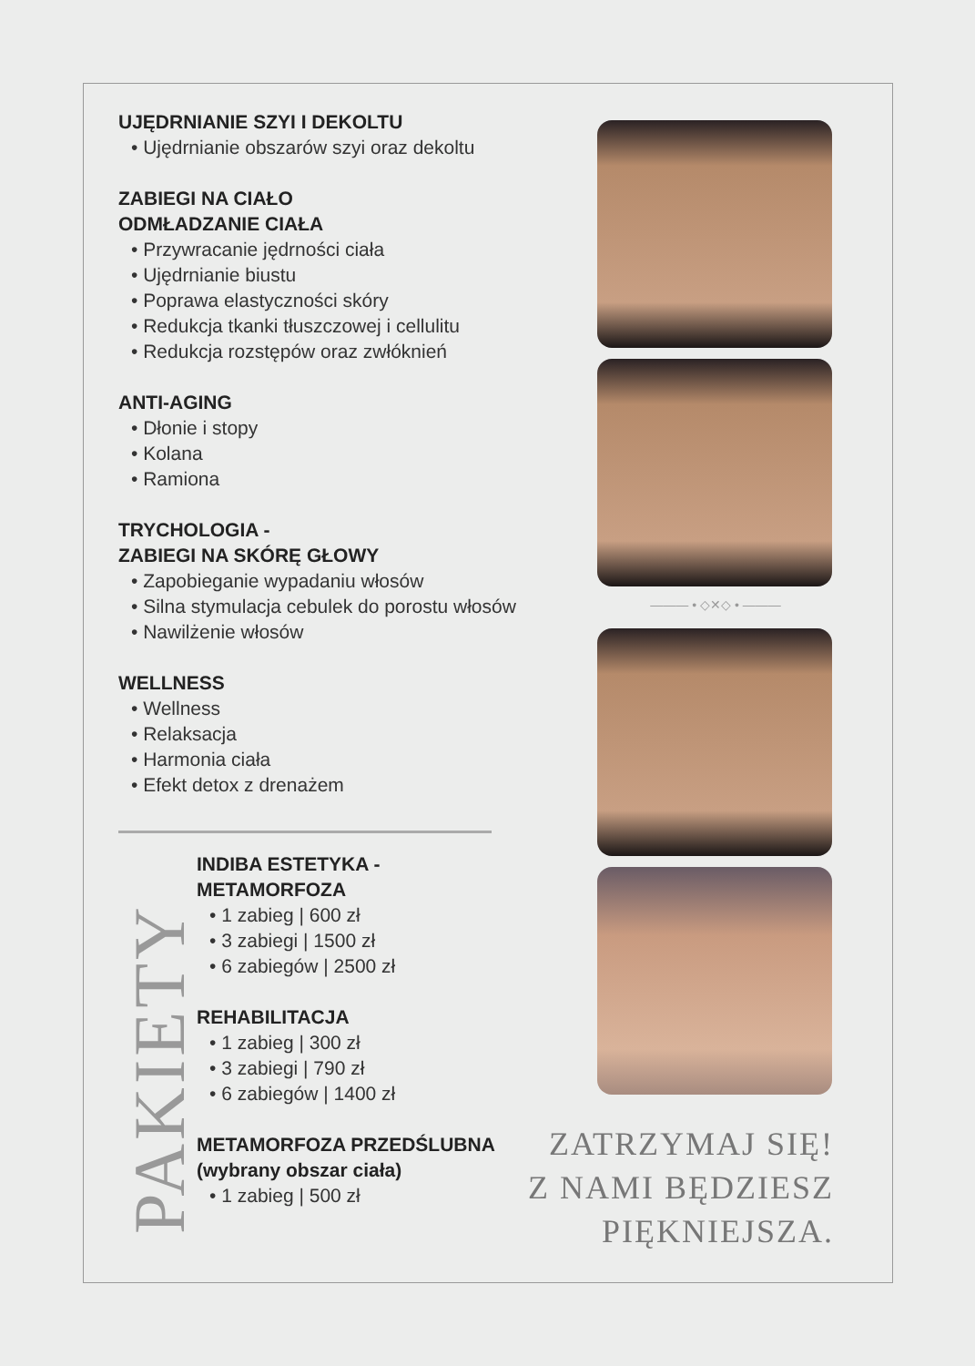UJĘDRNIANIE SZYI I DEKOLTU
• Ujędrnianie obszarów szyi oraz dekoltu
ZABIEGI NA CIAŁO
ODMŁADZANIE CIAŁA
• Przywracanie jędrności ciała
• Ujędrnianie biustu
• Poprawa elastyczności skóry
• Redukcja tkanki tłuszczowej i cellulitu
• Redukcja rozstępów oraz zwłóknień
ANTI-AGING
• Dłonie i stopy
• Kolana
• Ramiona
TRYCHOLOGIA -
ZABIEGI NA SKÓRĘ GŁOWY
• Zapobieganie wypadaniu włosów
• Silna stymulacja cebulek do porostu włosów
• Nawilżenie włosów
WELLNESS
• Wellness
• Relaksacja
• Harmonia ciała
• Efekt detox z drenażem
PAKIETY
INDIBA ESTETYKA -
METAMORFOZA
• 1 zabieg | 600 zł
• 3 zabiegi | 1500 zł
• 6 zabiegów | 2500 zł
REHABILITACJA
• 1 zabieg | 300 zł
• 3 zabiegi | 790 zł
• 6 zabiegów | 1400 zł
METAMORFOZA PRZEDŚLUBNA
(wybrany obszar ciała)
• 1 zabieg | 500 zł
——— • ◇✕◇ • ———
ZATRZYMAJ SIĘ!
Z NAMI BĘDZIESZ
PIĘKNIEJSZA.